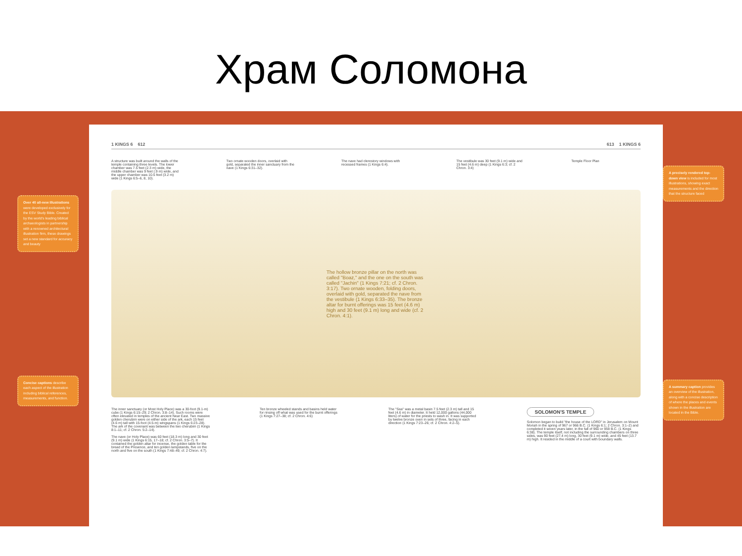Храм Соломона
Over 40 all-new illustrations were developed exclusively for the ESV Study Bible. Created by the world's leading biblical archaeologists in partnership with a renowned architectural illustration firm, these drawings set a new standard for accuracy and beauty
Concise captions describe each aspect of the illustration including biblical references, measurements, and function.
1 KINGS 6 612 613 1 KINGS 6
A structure was built around the walls of the temple containing three levels. The lower chamber was 7.5 feet (2.3 m) wide, the middle chamber was 9 feet (.9 m) wide, and the upper chamber was 10.5 feet (3.2 m) wide (1 Kings 6:5–6, 8, 10).
Two ornate wooden doors, overlaid with gold, separated the inner sanctuary from the nave (1 Kings 6:31–32).
The nave had clerestory windows with recessed frames (1 Kings 6:4).
The vestibule was 30 feet (9.1 m) wide and 15 feet (4.6 m) deep (1 Kings 6:3; cf. 2 Chron. 3:4)
Temple Floor Plan
The hollow bronze pillar on the north was called "Boaz," and the one on the south was called "Jachin" (1 Kings 7:21; cf. 2 Chron. 3:17). Two ornate wooden, folding doors, overlaid with gold, separated the nave from the vestibule (1 Kings 6:33–35). The bronze altar for burnt offerings was 15 feet (4.6 m) high and 30 feet (9.1 m) long and wide (cf. 2 Chron. 4:1).
The inner sanctuary (or Most Holy Place) was a 30-foot (9.1-m) cube (1 Kings 6:15–29; 2 Chron. 3:8–14). Such rooms were often elevated in temples of the ancient Near East. Two massive golden cherubim were on either side of the ark, each 15 feet (4.6 m) tall with 15-foot (4.5-m) wingspans (1 Kings 6:23–28). The ark of the covenant was between the two cherubim (1 Kings 8:1–11; cf. 2 Chron. 5:2–14).
The nave (or Holy Place) was 60 feet (18.3 m) long and 30 feet (9.1 m) wide (1 Kings 6:15, 17–18; cf. 2 Chron. 3:5–7). It contained the golden altar for incense, the golden table for the bread of the Presence, and ten golden lampstands, five on the north and five on the south (1 Kings 7:48–49; cf. 2 Chron. 4:7).
Ten bronze wheeled stands and basins held water for rinsing off what was used for the burnt offerings (1 Kings 7:27–38; cf. 2 Chron. 4:6)
The "Sea" was a metal basin 7.5 feet (2.3 m) tall and 15 feet (4.6 m) in diameter. It held 12,000 gallons (44,000 liters) of water for the priests to wash in. It was supported by twelve bronze oxen in sets of three, facing in each direction (1 Kings 7:23–26; cf. 2 Chron. 4:2–5).
SOLOMON'S TEMPLE
Solomon began to build "the house of the LORD" in Jerusalem on Mount Moriah in the spring of 967 or 966 B.C. (1 Kings 6:1; 2 Chron. 3:1–2) and completed it seven years later, in the fall of 960 or 959 B.C. (1 Kings 6:38). The temple itself, not including the surrounding chambers on three sides, was 90 feet (27.4 m) long, 30 feet (9.1 m) wide, and 45 feet (13.7 m) high. It resided in the middle of a court with boundary walls.
A precisely rendered top-down view is included for most illustrations, showing exact measurements and the direction that the structure faced
A summary caption provides an overview of the illustration, along with a concise description of where the places and events shown in the illustration are located in the Bible.